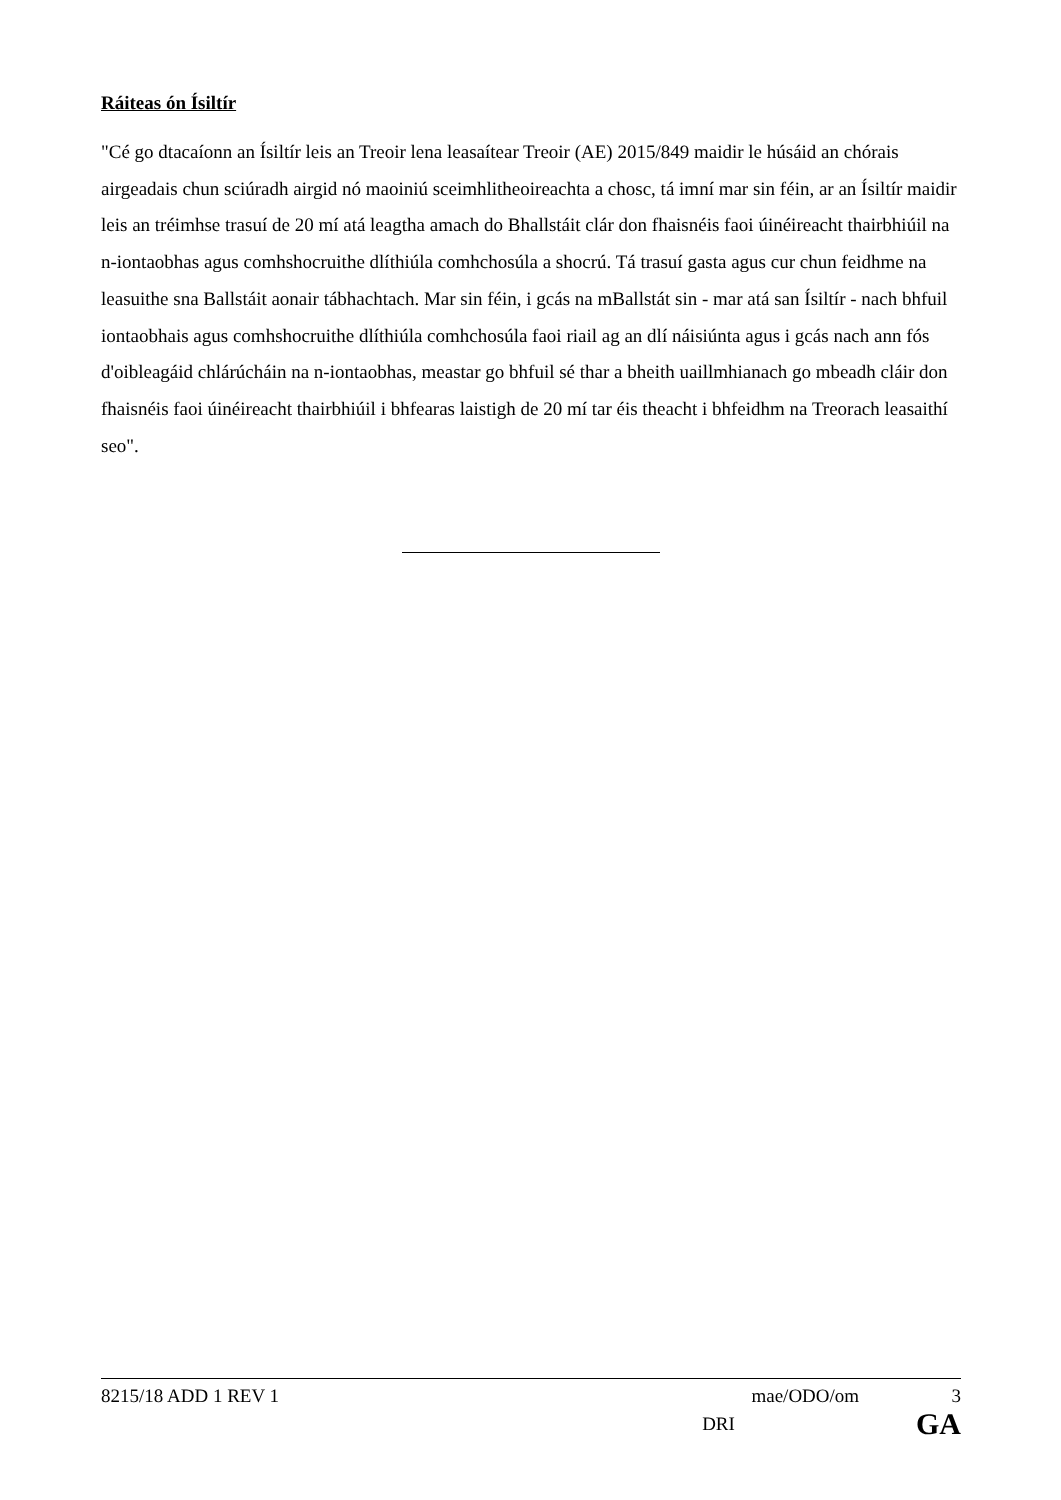Ráiteas ón Ísiltír
"Cé go dtacaíonn an Ísiltír leis an Treoir lena leasaítear Treoir (AE) 2015/849 maidir le húsáid an chórais airgeadais chun sciúradh airgid nó maoiniú sceimhlitheoireachta a chosc, tá imní mar sin féin, ar an Ísiltír maidir leis an tréimhse trasuí de 20 mí atá leagtha amach do Bhallstáit clár don fhaisnéis faoi úinéireacht thairbhiúil na n-iontaobhas agus comhshocruithe dlíthiúla comhchosúla a shocrú. Tá trasuí gasta agus cur chun feidhme na leasuithe sna Ballstáit aonair tábhachtach. Mar sin féin, i gcás na mBallstát sin - mar atá san Ísiltír - nach bhfuil iontaobhais agus comhshocruithe dlíthiúla comhchosúla faoi riail ag an dlí náisiúnta agus i gcás nach ann fós d'oibleagáid chlárúcháin na n-iontaobhas, meastar go bhfuil sé thar a bheith uaillmhianach go mbeadh cláir don fhaisnéis faoi úinéireacht thairbhiúil i bhfearas laistigh de 20 mí tar éis theacht i bhfeidhm na Treorach leasaithí seo".
8215/18 ADD 1 REV 1 mae/ODO/om 3
DRI GA